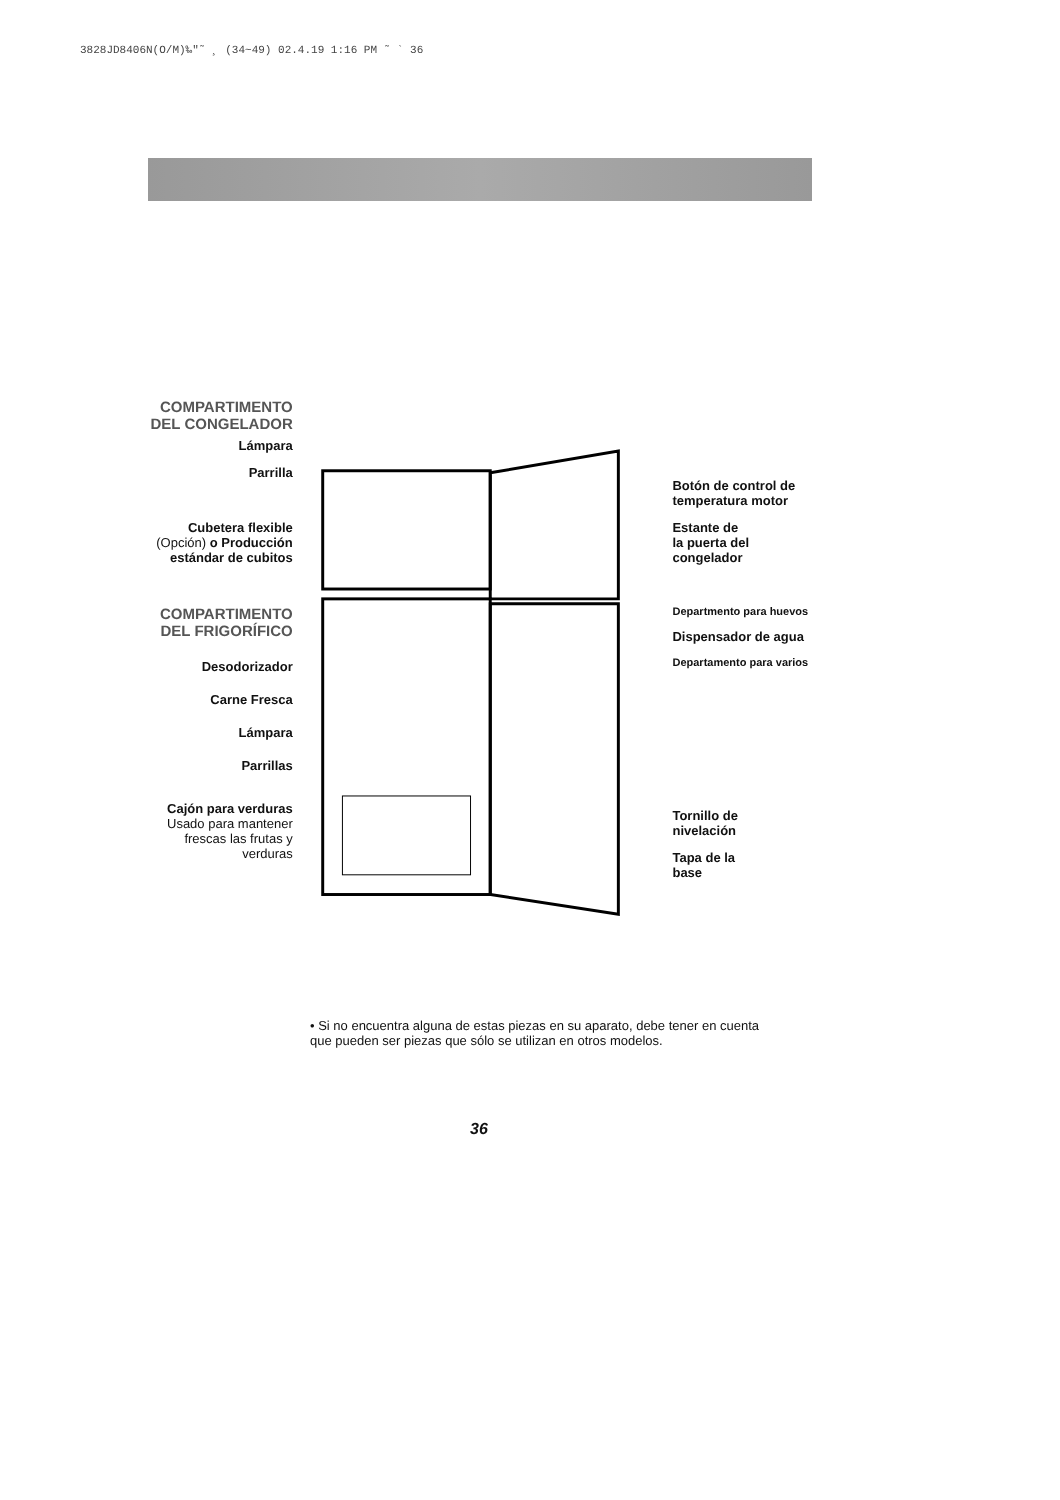3828JD8406N(O/M)‰"˜ ¸ (34~49) 02.4.19 1:16 PM ˜ ` 36
COMPARTIMENTO
DEL CONGELADOR
Lámpara
Parrilla
Cubetera flexible
(Opción) o Producción estándar de cubitos
COMPARTIMENTO
DEL FRIGORÍFICO
Desodorizador
Carne Fresca
Lámpara
Parrillas
Cajón para verduras
Usado para mantener frescas las frutas y verduras
Botón de control de temperatura motor
Estante de
la puerta del
congelador
Departmento para huevos
Dispensador de agua
Departamento para varios
Tornillo de
nivelación
Tapa de la
base
• Si no encuentra alguna de estas piezas en su aparato, debe tener en cuenta que pueden ser piezas que sólo se utilizan en otros modelos.
36